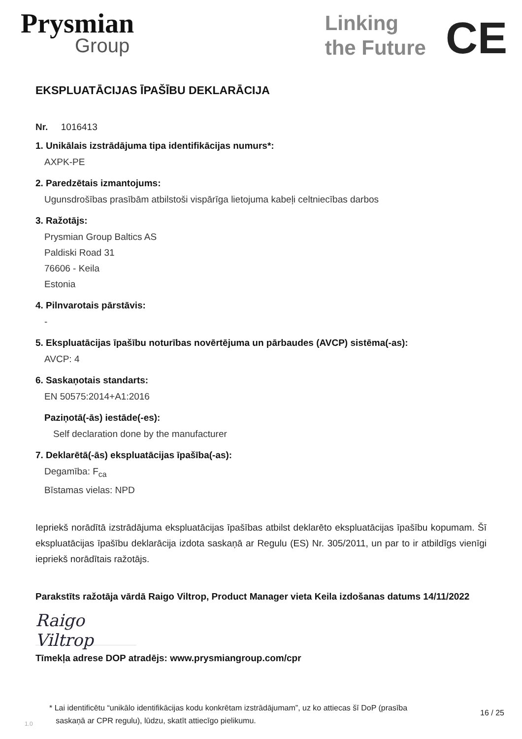Prysmian
Group
Linking
the Future
CE
EKSPLUATĀCIJAS ĪPAŠĪBU DEKLARĀCIJA
Nr. 1016413
1. Unikālais izstrādājuma tipa identifikācijas numurs*:
AXPK-PE
2. Paredzētais izmantojums:
Ugunsdrošības prasībām atbilstoši vispārīga lietojuma kabeļi celtniecības darbos
3. Ražotājs:
Prysmian Group Baltics AS
Paldiski Road 31
76606 - Keila
Estonia
4. Pilnvarotais pārstāvis:
-
5. Ekspluatācijas īpašību noturības novērtējuma un pārbaudes (AVCP) sistēma(-as):
AVCP: 4
6. Saskaņotais standarts:
EN 50575:2014+A1:2016
Paziņotā(-ās) iestāde(-es):
Self declaration done by the manufacturer
7. Deklarētā(-ās) ekspluatācijas īpašība(-as):
Degamība: F<sub>ca</sub>
Bīstamas vielas: NPD
Iepriekš norādītā izstrādājuma ekspluatācijas īpašības atbilst deklarēto ekspluatācijas īpašību kopumam. Šī ekspluatācijas īpašību deklarācija izdota saskaņā ar Regulu (ES) Nr. 305/2011, un par to ir atbildīgs vienīgi iepriekš norādītais ražotājs.
Parakstīts ražotāja vārdā Raigo Viltrop, Product Manager vieta Keila izdošanas datums 14/11/2022
Raigo Viltrop
Tīmekļa adrese DOP atradējs: www.prysmiangroup.com/cpr
1.0
* Lai identificētu “unikālo identifikācijas kodu konkrētam izstrādājumam”, uz ko attiecas šī DoP (prasība
saskaņā ar CPR regulu), lūdzu, skatīt attiecīgo pielikumu.
16 / 25